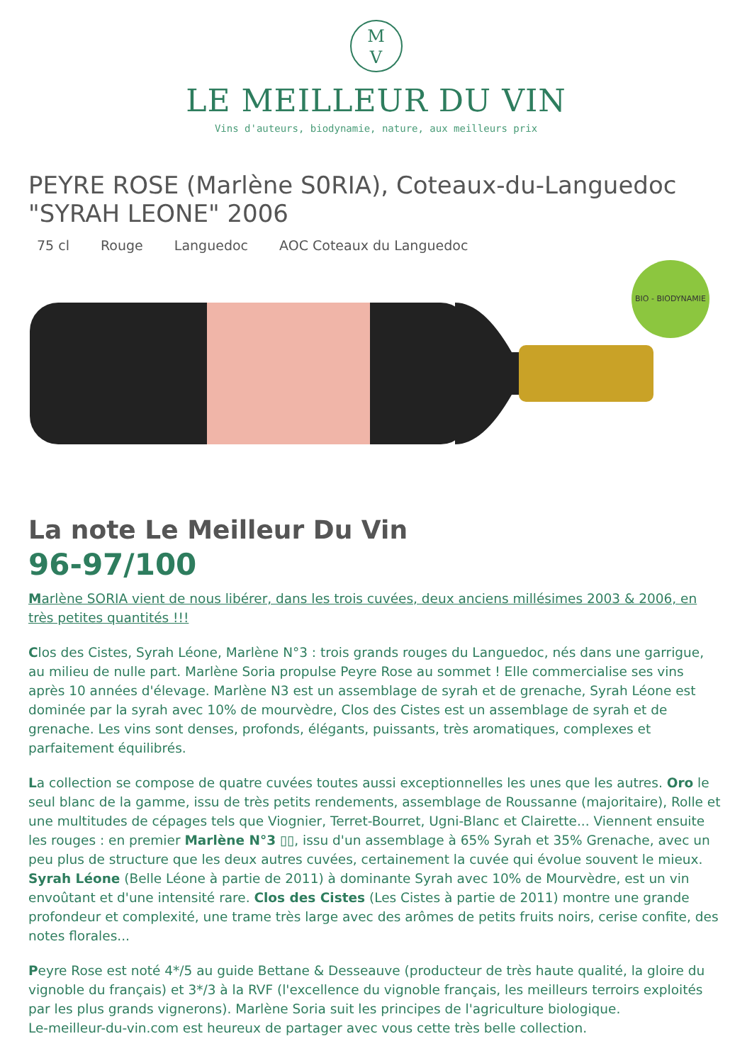M
V
LE MEILLEUR DU VIN
Vins d'auteurs, biodynamie, nature, aux meilleurs prix
PEYRE ROSE (Marlène S0RIA), Coteaux-du-Languedoc "SYRAH LEONE" 2006
75 cl Rouge Languedoc AOC Coteaux du Languedoc
BIO - BIODYNAMIE
La note Le Meilleur Du Vin
96-97/100
Marlène SORIA vient de nous libérer, dans les trois cuvées, deux anciens millésimes 2003 & 2006, en très petites quantités !!!
Clos des Cistes, Syrah Léone, Marlène N°3 : trois grands rouges du Languedoc, nés dans une garrigue, au milieu de nulle part. Marlène Soria propulse Peyre Rose au sommet ! Elle commercialise ses vins après 10 années d'élevage. Marlène N3 est un assemblage de syrah et de grenache, Syrah Léone est dominée par la syrah avec 10% de mourvèdre, Clos des Cistes est un assemblage de syrah et de grenache. Les vins sont denses, profonds, élégants, puissants, très aromatiques, complexes et parfaitement équilibrés.
La collection se compose de quatre cuvées toutes aussi exceptionnelles les unes que les autres. Oro le seul blanc de la gamme, issu de très petits rendements, assemblage de Roussanne (majoritaire), Rolle et une multitudes de cépages tels que Viognier, Terret-Bourret, Ugni-Blanc et Clairette... Viennent ensuite les rouges : en premier Marlène N°3 ▯▯, issu d'un assemblage à 65% Syrah et 35% Grenache, avec un peu plus de structure que les deux autres cuvées, certainement la cuvée qui évolue souvent le mieux. Syrah Léone (Belle Léone à partie de 2011) à dominante Syrah avec 10% de Mourvèdre, est un vin envoûtant et d'une intensité rare. Clos des Cistes (Les Cistes à partie de 2011) montre une grande profondeur et complexité, une trame très large avec des arômes de petits fruits noirs, cerise confite, des notes florales...
Peyre Rose est noté 4*/5 au guide Bettane & Desseauve (producteur de très haute qualité, la gloire du vignoble du français) et 3*/3 à la RVF (l'excellence du vignoble français, les meilleurs terroirs exploités par les plus grands vignerons). Marlène Soria suit les principes de l'agriculture biologique.
Le-meilleur-du-vin.com est heureux de partager avec vous cette très belle collection.